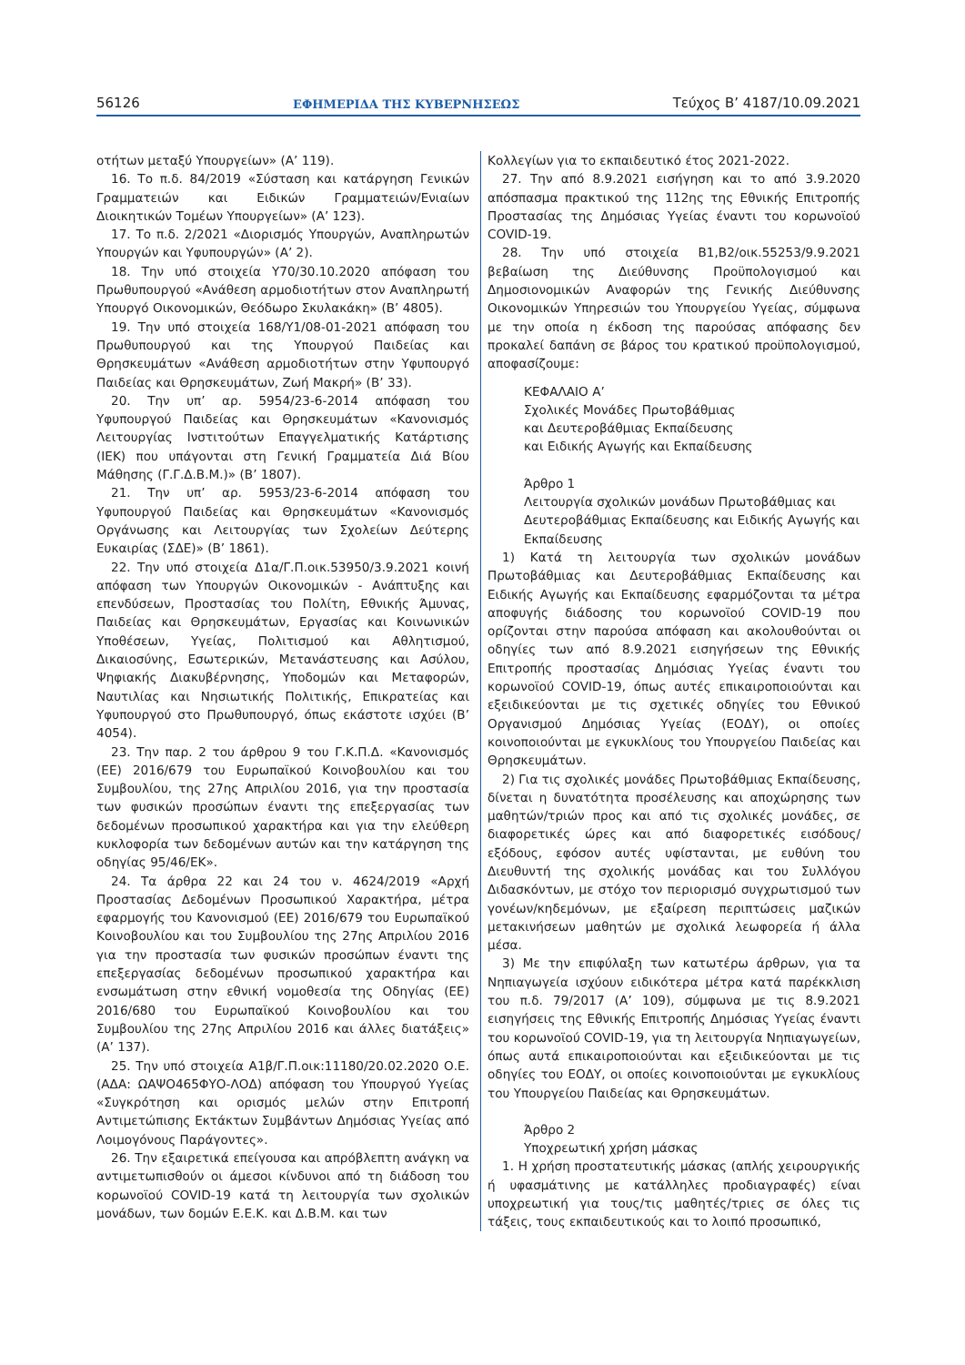56126 ΕΦΗΜΕΡΙΔΑ ΤΗΣ ΚΥΒΕΡΝΗΣΕΩΣ Τεύχος B’ 4187/10.09.2021
οτήτων μεταξύ Υπουργείων» (Α’ 119).
16. Το π.δ. 84/2019 «Σύσταση και κατάργηση Γενικών Γραμματειών και Ειδικών Γραμματειών/Ενιαίων Διοικητικών Τομέων Υπουργείων» (Α’ 123).
17. Το π.δ. 2/2021 «Διορισμός Υπουργών, Αναπληρωτών Υπουργών και Υφυπουργών» (Α’ 2).
18. Την υπό στοιχεία Υ70/30.10.2020 απόφαση του Πρωθυπουργού «Ανάθεση αρμοδιοτήτων στον Αναπληρωτή Υπουργό Οικονομικών, Θεόδωρο Σκυλακάκη» (Β’ 4805).
19. Την υπό στοιχεία 168/Υ1/08-01-2021 απόφαση του Πρωθυπουργού και της Υπουργού Παιδείας και Θρησκευμάτων «Ανάθεση αρμοδιοτήτων στην Υφυπουργό Παιδείας και Θρησκευμάτων, Ζωή Μακρή» (Β’ 33).
20. Την υπ’ αρ. 5954/23-6-2014 απόφαση του Υφυπουργού Παιδείας και Θρησκευμάτων «Κανονισμός Λειτουργίας Ινστιτούτων Επαγγελματικής Κατάρτισης (ΙΕΚ) που υπάγονται στη Γενική Γραμματεία Διά Βίου Μάθησης (Γ.Γ.Δ.Β.Μ.)» (Β’ 1807).
21. Την υπ’ αρ. 5953/23-6-2014 απόφαση του Υφυπουργού Παιδείας και Θρησκευμάτων «Κανονισμός Οργάνωσης και Λειτουργίας των Σχολείων Δεύτερης Ευκαιρίας (ΣΔΕ)» (Β’ 1861).
22. Την υπό στοιχεία Δ1α/Γ.Π.οικ.53950/3.9.2021 κοινή απόφαση των Υπουργών Οικονομικών - Ανάπτυξης και επενδύσεων, Προστασίας του Πολίτη, Εθνικής Άμυνας, Παιδείας και Θρησκευμάτων, Εργασίας και Κοινωνικών Υποθέσεων, Υγείας, Πολιτισμού και Αθλητισμού, Δικαιοσύνης, Εσωτερικών, Μετανάστευσης και Ασύλου, Ψηφιακής Διακυβέρνησης, Υποδομών και Μεταφορών, Ναυτιλίας και Νησιωτικής Πολιτικής, Επικρατείας και Υφυπουργού στο Πρωθυπουργό, όπως εκάστοτε ισχύει (Β’ 4054).
23. Την παρ. 2 του άρθρου 9 του Γ.Κ.Π.Δ. «Κανονισμός (ΕΕ) 2016/679 του Ευρωπαϊκού Κοινοβουλίου και του Συμβουλίου, της 27ης Απριλίου 2016, για την προστασία των φυσικών προσώπων έναντι της επεξεργασίας των δεδομένων προσωπικού χαρακτήρα και για την ελεύθερη κυκλοφορία των δεδομένων αυτών και την κατάργηση της οδηγίας 95/46/ΕΚ».
24. Τα άρθρα 22 και 24 του ν. 4624/2019 «Αρχή Προστασίας Δεδομένων Προσωπικού Χαρακτήρα, μέτρα εφαρμογής του Κανονισμού (ΕΕ) 2016/679 του Ευρωπαϊκού Κοινοβουλίου και του Συμβουλίου της 27ης Απριλίου 2016 για την προστασία των φυσικών προσώπων έναντι της επεξεργασίας δεδομένων προσωπικού χαρακτήρα και ενσωμάτωση στην εθνική νομοθεσία της Οδηγίας (ΕΕ) 2016/680 του Ευρωπαϊκού Κοινοβουλίου και του Συμβουλίου της 27ης Απριλίου 2016 και άλλες διατάξεις» (Α’ 137).
25. Την υπό στοιχεία Α1β/Γ.Π.οικ:11180/20.02.2020 Ο.Ε. (ΑΔΑ: ΩΑΨΟ465ΦΥΟ-ΛΟΔ) απόφαση του Υπουργού Υγείας «Συγκρότηση και ορισμός μελών στην Επιτροπή Αντιμετώπισης Εκτάκτων Συμβάντων Δημόσιας Υγείας από Λοιμογόνους Παράγοντες».
26. Την εξαιρετικά επείγουσα και απρόβλεπτη ανάγκη να αντιμετωπισθούν οι άμεσοι κίνδυνοι από τη διάδοση του κορωνοϊού COVID-19 κατά τη λειτουργία των σχολικών μονάδων, των δομών Ε.Ε.Κ. και Δ.Β.Μ. και των
Κολλεγίων για το εκπαιδευτικό έτος 2021-2022.
27. Την από 8.9.2021 εισήγηση και το από 3.9.2020 απόσπασμα πρακτικού της 112ης της Εθνικής Επιτροπής Προστασίας της Δημόσιας Υγείας έναντι του κορωνοϊού COVID-19.
28. Την υπό στοιχεία Β1,Β2/οικ.55253/9.9.2021 βεβαίωση της Διεύθυνσης Προϋπολογισμού και Δημοσιονομικών Αναφορών της Γενικής Διεύθυνσης Οικονομικών Υπηρεσιών του Υπουργείου Υγείας, σύμφωνα με την οποία η έκδοση της παρούσας απόφασης δεν προκαλεί δαπάνη σε βάρος του κρατικού προϋπολογισμού, αποφασίζουμε:
ΚΕΦΑΛΑΙΟ Α’
Σχολικές Μονάδες Πρωτοβάθμιας
και Δευτεροβάθμιας Εκπαίδευσης
και Ειδικής Αγωγής και Εκπαίδευσης
Άρθρο 1
Λειτουργία σχολικών μονάδων Πρωτοβάθμιας και Δευτεροβάθμιας Εκπαίδευσης και Ειδικής Αγωγής και Εκπαίδευσης
1) Κατά τη λειτουργία των σχολικών μονάδων Πρωτοβάθμιας και Δευτεροβάθμιας Εκπαίδευσης και Ειδικής Αγωγής και Εκπαίδευσης εφαρμόζονται τα μέτρα αποφυγής διάδοσης του κορωνοϊού COVID-19 που ορίζονται στην παρούσα απόφαση και ακολουθούνται οι οδηγίες των από 8.9.2021 εισηγήσεων της Εθνικής Επιτροπής προστασίας Δημόσιας Υγείας έναντι του κορωνοϊού COVID-19, όπως αυτές επικαιροποιούνται και εξειδικεύονται με τις σχετικές οδηγίες του Εθνικού Οργανισμού Δημόσιας Υγείας (ΕΟΔΥ), οι οποίες κοινοποιούνται με εγκυκλίους του Υπουργείου Παιδείας και Θρησκευμάτων.
2) Για τις σχολικές μονάδες Πρωτοβάθμιας Εκπαίδευσης, δίνεται η δυνατότητα προσέλευσης και αποχώρησης των μαθητών/τριών προς και από τις σχολικές μονάδες, σε διαφορετικές ώρες και από διαφορετικές εισόδους/εξόδους, εφόσον αυτές υφίστανται, με ευθύνη του Διευθυντή της σχολικής μονάδας και του Συλλόγου Διδασκόντων, με στόχο τον περιορισμό συγχρωτισμού των γονέων/κηδεμόνων, με εξαίρεση περιπτώσεις μαζικών μετακινήσεων μαθητών με σχολικά λεωφορεία ή άλλα μέσα.
3) Με την επιφύλαξη των κατωτέρω άρθρων, για τα Νηπιαγωγεία ισχύουν ειδικότερα μέτρα κατά παρέκκλιση του π.δ. 79/2017 (Α’ 109), σύμφωνα με τις 8.9.2021 εισηγήσεις της Εθνικής Επιτροπής Δημόσιας Υγείας έναντι του κορωνοϊού COVID-19, για τη λειτουργία Νηπιαγωγείων, όπως αυτά επικαιροποιούνται και εξειδικεύονται με τις οδηγίες του ΕΟΔΥ, οι οποίες κοινοποιούνται με εγκυκλίους του Υπουργείου Παιδείας και Θρησκευμάτων.
Άρθρο 2
Υποχρεωτική χρήση μάσκας
1. Η χρήση προστατευτικής μάσκας (απλής χειρουργικής ή υφασμάτινης με κατάλληλες προδιαγραφές) είναι υποχρεωτική για τους/τις μαθητές/τριες σε όλες τις τάξεις, τους εκπαιδευτικούς και το λοιπό προσωπικό,